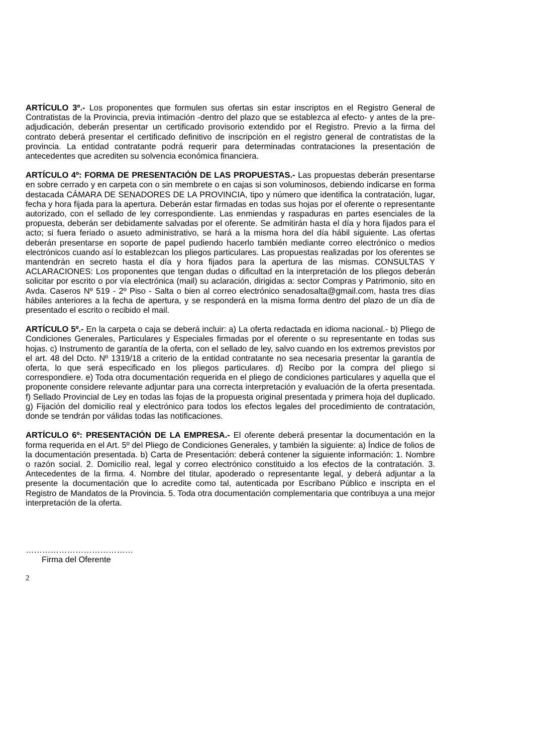ARTÍCULO 3º.- Los proponentes que formulen sus ofertas sin estar inscriptos en el Registro General de Contratistas de la Provincia, previa intimación -dentro del plazo que se establezca al efecto- y antes de la pre-adjudicación, deberán presentar un certificado provisorio extendido por el Registro. Previo a la firma del contrato deberá presentar el certificado definitivo de inscripción en el registro general de contratistas de la provincia. La entidad contratante podrá requerir para determinadas contrataciones la presentación de antecedentes que acrediten su solvencia económica financiera.
ARTÍCULO 4º: FORMA DE PRESENTACIÓN DE LAS PROPUESTAS.- Las propuestas deberán presentarse en sobre cerrado y en carpeta con o sin membrete o en cajas si son voluminosos, debiendo indicarse en forma destacada CÁMARA DE SENADORES DE LA PROVINCIA, tipo y número que identifica la contratación, lugar, fecha y hora fijada para la apertura. Deberán estar firmadas en todas sus hojas por el oferente o representante autorizado, con el sellado de ley correspondiente. Las enmiendas y raspaduras en partes esenciales de la propuesta, deberán ser debidamente salvadas por el oferente. Se admitirán hasta el día y hora fijados para el acto; si fuera feriado o asueto administrativo, se hará a la misma hora del día hábil siguiente. Las ofertas deberán presentarse en soporte de papel pudiendo hacerlo también mediante correo electrónico o medios electrónicos cuando así lo establezcan los pliegos particulares. Las propuestas realizadas por los oferentes se mantendrán en secreto hasta el día y hora fijados para la apertura de las mismas. CONSULTAS Y ACLARACIONES: Los proponentes que tengan dudas o dificultad en la interpretación de los pliegos deberán solicitar por escrito o por vía electrónica (mail) su aclaración, dirigidas a: sector Compras y Patrimonio, sito en Avda. Caseros Nº 519 - 2º Piso - Salta o bien al correo electrónico senadosalta@gmail.com, hasta tres días hábiles anteriores a la fecha de apertura, y se responderá en la misma forma dentro del plazo de un día de presentado el escrito o recibido el mail.
ARTÍCULO 5º.- En la carpeta o caja se deberá incluir: a) La oferta redactada en idioma nacional.- b) Pliego de Condiciones Generales, Particulares y Especiales firmadas por el oferente o su representante en todas sus hojas. c) Instrumento de garantía de la oferta, con el sellado de ley, salvo cuando en los extremos previstos por el art. 48 del Dcto. Nº 1319/18 a criterio de la entidad contratante no sea necesaria presentar la garantía de oferta, lo que será especificado en los pliegos particulares. d) Recibo por la compra del pliego si correspondiere. e) Toda otra documentación requerida en el pliego de condiciones particulares y aquella que el proponente considere relevante adjuntar para una correcta interpretación y evaluación de la oferta presentada. f) Sellado Provincial de Ley en todas las fojas de la propuesta original presentada y primera hoja del duplicado. g) Fijación del domicilio real y electrónico para todos los efectos legales del procedimiento de contratación, donde se tendrán por válidas todas las notificaciones.
ARTÍCULO 6º: PRESENTACIÓN DE LA EMPRESA.- El oferente deberá presentar la documentación en la forma requerida en el Art. 5º del Pliego de Condiciones Generales, y también la siguiente: a) Índice de folios de la documentación presentada. b) Carta de Presentación: deberá contener la siguiente información: 1. Nombre o razón social. 2. Domicilio real, legal y correo electrónico constituido a los efectos de la contratación. 3. Antecedentes de la firma. 4. Nombre del titular, apoderado o representante legal, y deberá adjuntar a la presente la documentación que lo acredite como tal, autenticada por Escribano Público e inscripta en el Registro de Mandatos de la Provincia. 5. Toda otra documentación complementaria que contribuya a una mejor interpretación de la oferta.
…………………………………
Firma del Oferente
2